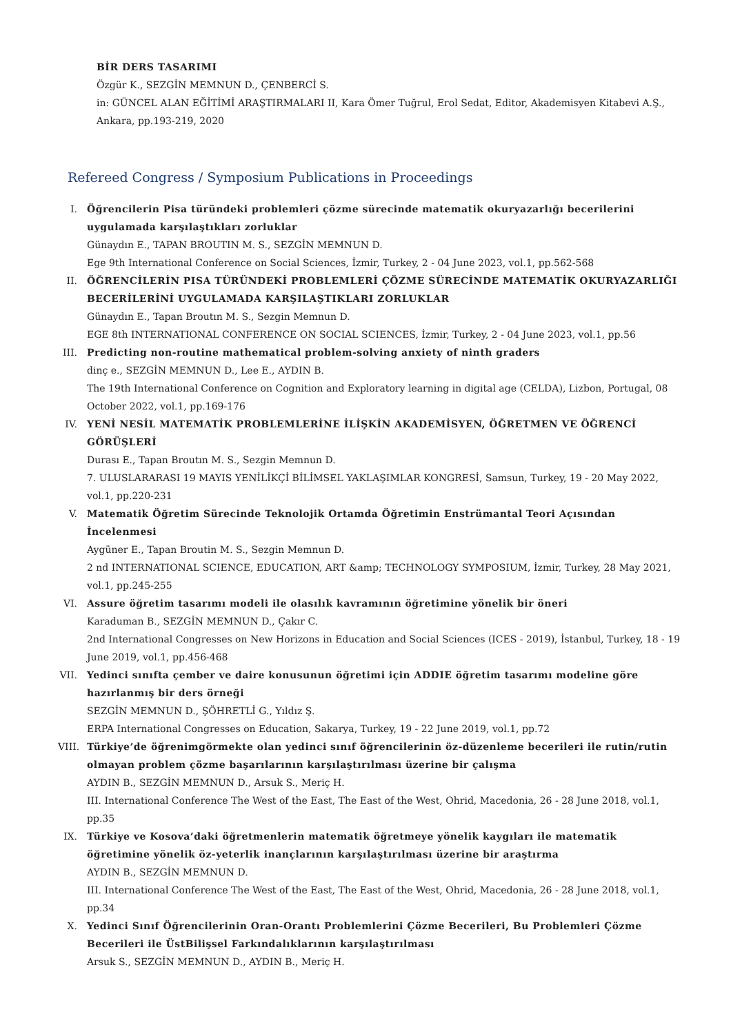BİR DERS TASARIMI
Özgür K., SEZGİN MEMNUN D., ÇENBERCİ S.
in: GÜNCEL ALAN EĞİTİMİ ARAŞTIRMALARI II, Kara Ömer Tuğrul, Erol Sedat, Editor, Akademisyen Kitabevi A.Ş., Ankara, pp.193-219, 2020
Refereed Congress / Symposium Publications in Proceedings
I. Öğrencilerin Pisa türündeki problemleri çözme sürecinde matematik okuryazarlığı becerilerini uygulamada karşılaştıkları zorluklar
Günaydın E., TAPAN BROUTIN M. S., SEZGİN MEMNUN D.
Ege 9th International Conference on Social Sciences, İzmir, Turkey, 2 - 04 June 2023, vol.1, pp.562-568
II. ÖĞRENCİLERİN PISA TÜRÜNDEKİ PROBLEMLERİ ÇÖZME SÜRECİNDE MATEMATİK OKURYAZARLIĞI BECERİLERİNİ UYGULAMADA KARŞILAŞTIKLARI ZORLUKLAR
Günaydın E., Tapan Broutın M. S., Sezgin Memnun D.
EGE 8th INTERNATIONAL CONFERENCE ON SOCIAL SCIENCES, İzmir, Turkey, 2 - 04 June 2023, vol.1, pp.56
III. Predicting non-routine mathematical problem-solving anxiety of ninth graders
dinç e., SEZGİN MEMNUN D., Lee E., AYDIN B.
The 19th International Conference on Cognition and Exploratory learning in digital age (CELDA), Lizbon, Portugal, 08 October 2022, vol.1, pp.169-176
IV. YENİ NESİL MATEMATİK PROBLEMLERİNE İLİŞKİN AKADEMİSYEN, ÖĞRETMEN VE ÖĞRENCİ GÖRÜŞLERİ
Durası E., Tapan Broutın M. S., Sezgin Memnun D.
7. ULUSLARARASI 19 MAYIS YENİLİKÇİ BİLİMSEL YAKLAŞIMLAR KONGRESİ, Samsun, Turkey, 19 - 20 May 2022, vol.1, pp.220-231
V. Matematik Öğretim Sürecinde Teknolojik Ortamda Öğretimin Enstrümantal Teori Açısından İncelenmesi
Aygüner E., Tapan Broutin M. S., Sezgin Memnun D.
2 nd INTERNATIONAL SCIENCE, EDUCATION, ART &amp; TECHNOLOGY SYMPOSIUM, İzmir, Turkey, 28 May 2021, vol.1, pp.245-255
VI. Assure öğretim tasarımı modeli ile olasılık kavramının öğretimine yönelik bir öneri
Karaduman B., SEZGİN MEMNUN D., Çakır C.
2nd International Congresses on New Horizons in Education and Social Sciences (ICES - 2019), İstanbul, Turkey, 18 - 19 June 2019, vol.1, pp.456-468
VII. Yedinci sınıfta çember ve daire konusunun öğretimi için ADDIE öğretim tasarımı modeline göre hazırlanmış bir ders örneği
SEZGİN MEMNUN D., ŞÖHRETLİ G., Yıldız Ş.
ERPA International Congresses on Education, Sakarya, Turkey, 19 - 22 June 2019, vol.1, pp.72
VIII. Türkiye’de öğrenimgörmekte olan yedinci sınıf öğrencilerinin öz-düzenleme becerileri ile rutin/rutin olmayan problem çözme başarılarının karşılaştırılması üzerine bir çalışma
AYDIN B., SEZGİN MEMNUN D., Arsuk S., Meriç H.
III. International Conference The West of the East, The East of the West, Ohrid, Macedonia, 26 - 28 June 2018, vol.1, pp.35
IX. Türkiye ve Kosova’daki öğretmenlerin matematik öğretmeye yönelik kaygıları ile matematik öğretimine yönelik öz-yeterlik inançlarının karşılaştırılması üzerine bir araştırma
AYDIN B., SEZGİN MEMNUN D.
III. International Conference The West of the East, The East of the West, Ohrid, Macedonia, 26 - 28 June 2018, vol.1, pp.34
X. Yedinci Sınıf Öğrencilerinin Oran-Orantı Problemlerini Çözme Becerileri, Bu Problemleri Çözme Becerileri ile ÜstBilişsel Farkındalıklarının karşılaştırılması
Arsuk S., SEZGİN MEMNUN D., AYDIN B., Meriç H.